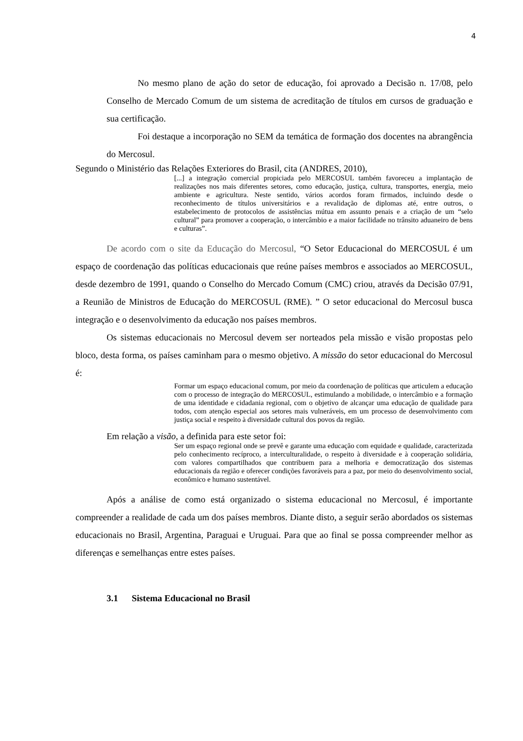4
No mesmo plano de ação do setor de educação, foi aprovado a Decisão n. 17/08, pelo Conselho de Mercado Comum de um sistema de acreditação de títulos em cursos de graduação e sua certificação.
Foi destaque a incorporação no SEM da temática de formação dos docentes na abrangência do Mercosul.
Segundo o Ministério das Relações Exteriores do Brasil, cita (ANDRES, 2010),
[...] a integração comercial propiciada pelo MERCOSUL também favoreceu a implantação de realizações nos mais diferentes setores, como educação, justiça, cultura, transportes, energia, meio ambiente e agricultura. Neste sentido, vários acordos foram firmados, incluindo desde o reconhecimento de títulos universitários e a revalidação de diplomas até, entre outros, o estabelecimento de protocolos de assistências mútua em assunto penais e a criação de um “selo cultural” para promover a cooperação, o intercâmbio e a maior facilidade no trânsito aduaneiro de bens e culturas”.
De acordo com o site da Educação do Mercosul, “O Setor Educacional do MERCOSUL é um espaço de coordenação das políticas educacionais que reúne países membros e associados ao MERCOSUL, desde dezembro de 1991, quando o Conselho do Mercado Comum (CMC) criou, através da Decisão 07/91, a Reunião de Ministros de Educação do MERCOSUL (RME). ” O setor educacional do Mercosul busca integração e o desenvolvimento da educação nos países membros.
Os sistemas educacionais no Mercosul devem ser norteados pela missão e visão propostas pelo bloco, desta forma, os países caminham para o mesmo objetivo. A missão do setor educacional do Mercosul é:
Formar um espaço educacional comum, por meio da coordenação de políticas que articulem a educação com o processo de integração do MERCOSUL, estimulando a mobilidade, o intercâmbio e a formação de uma identidade e cidadania regional, com o objetivo de alcançar uma educação de qualidade para todos, com atenção especial aos setores mais vulneráveis, em um processo de desenvolvimento com justiça social e respeito à diversidade cultural dos povos da região.
Em relação a visão, a definida para este setor foi:
Ser um espaço regional onde se prevê e garante uma educação com equidade e qualidade, caracterizada pelo conhecimento recíproco, a interculturalidade, o respeito à diversidade e à cooperação solidária, com valores compartilhados que contribuem para a melhoria e democratização dos sistemas educacionais da região e oferecer condições favoráveis para a paz, por meio do desenvolvimento social, econômico e humano sustentável.
Após a análise de como está organizado o sistema educacional no Mercosul, é importante compreender a realidade de cada um dos países membros. Diante disto, a seguir serão abordados os sistemas educacionais no Brasil, Argentina, Paraguai e Uruguai. Para que ao final se possa compreender melhor as diferenças e semelhanças entre estes países.
3.1 Sistema Educacional no Brasil